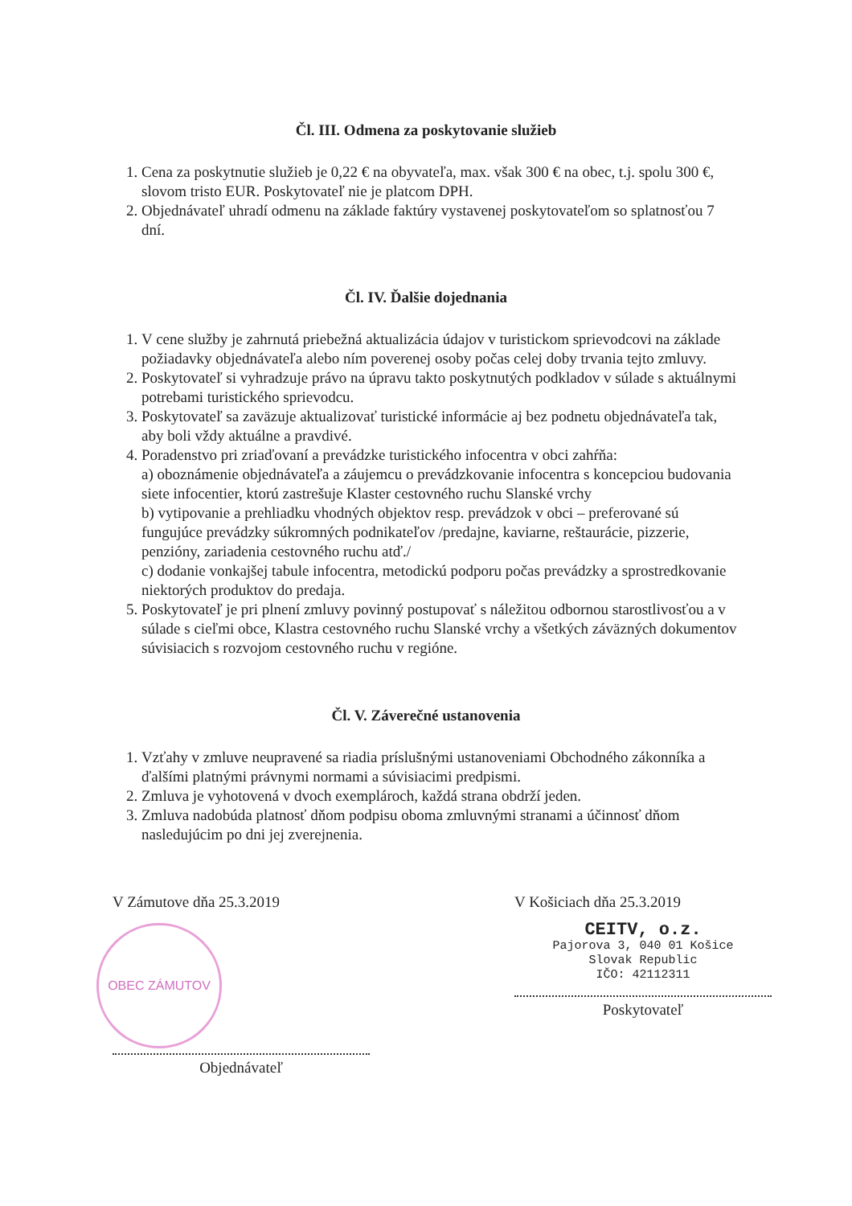Čl. III. Odmena za poskytovanie služieb
1. Cena za poskytnutie služieb je 0,22 € na obyvateľa, max. však 300 € na obec, t.j. spolu 300 €, slovom tristo EUR. Poskytovateľ nie je platcom DPH.
2. Objednávateľ uhradí odmenu na základe faktúry vystavenej poskytovateľom so splatnosťou 7 dní.
Čl. IV. Ďalšie dojednania
1. V cene služby je zahrnutá priebežná aktualizácia údajov v turistickom sprievodcovi na základe požiadavky objednávateľa alebo ním poverenej osoby počas celej doby trvania tejto zmluvy.
2. Poskytovateľ si vyhradzuje právo na úpravu takto poskytnutých podkladov v súlade s aktuálnymi potrebami turistického sprievodcu.
3. Poskytovateľ sa zaväzuje aktualizovať turistické informácie aj bez podnetu objednávateľa tak, aby boli vždy aktuálne a pravdivé.
4. Poradenstvo pri zriaďovaní a prevádzke turistického infocentra v obci zahŕňa:
a) oboznámenie objednávateľa a záujemcu o prevádzkovanie infocentra s koncepciou budovania siete infocentier, ktorú zastrešuje Klaster cestovného ruchu Slanské vrchy
b) vytipovanie a prehliadku vhodných objektov resp. prevádzok v obci – preferované sú fungujúce prevádzky súkromných podnikateľov /predajne, kaviarne, reštaurácie, pizzerie, penzióny, zariadenia cestovného ruchu atď./
c) dodanie vonkajšej tabule infocentra, metodickú podporu počas prevádzky a sprostredkovanie niektorých produktov do predaja.
5. Poskytovateľ je pri plnení zmluvy povinný postupovať s náležitou odbornou starostlivosťou a v súlade s cieľmi obce, Klastra cestovného ruchu Slanské vrchy a všetkých záväzných dokumentov súvisiacich s rozvojom cestovného ruchu v regióne.
Čl. V. Záverečné ustanovenia
1. Vzťahy v zmluve neupravené sa riadia príslušnými ustanoveniami Obchodného zákonníka a ďalšími platnými právnymi normami a súvisiacimi predpismi.
2. Zmluva je vyhotovená v dvoch exemplároch, každá strana obdrží jeden.
3. Zmluva nadobúda platnosť dňom podpisu oboma zmluvnými stranami a účinnosť dňom nasledujúcim po dni jej zverejnenia.
V Zámutove dňa 25.3.2019
OBEC ZÁMUTOV
Objednávateľ
V Košiciach dňa 25.3.2019
CEITV, o.z.
Pajorova 3, 040 01 Košice
Slovak Republic
IČO: 42112311
Poskytovateľ